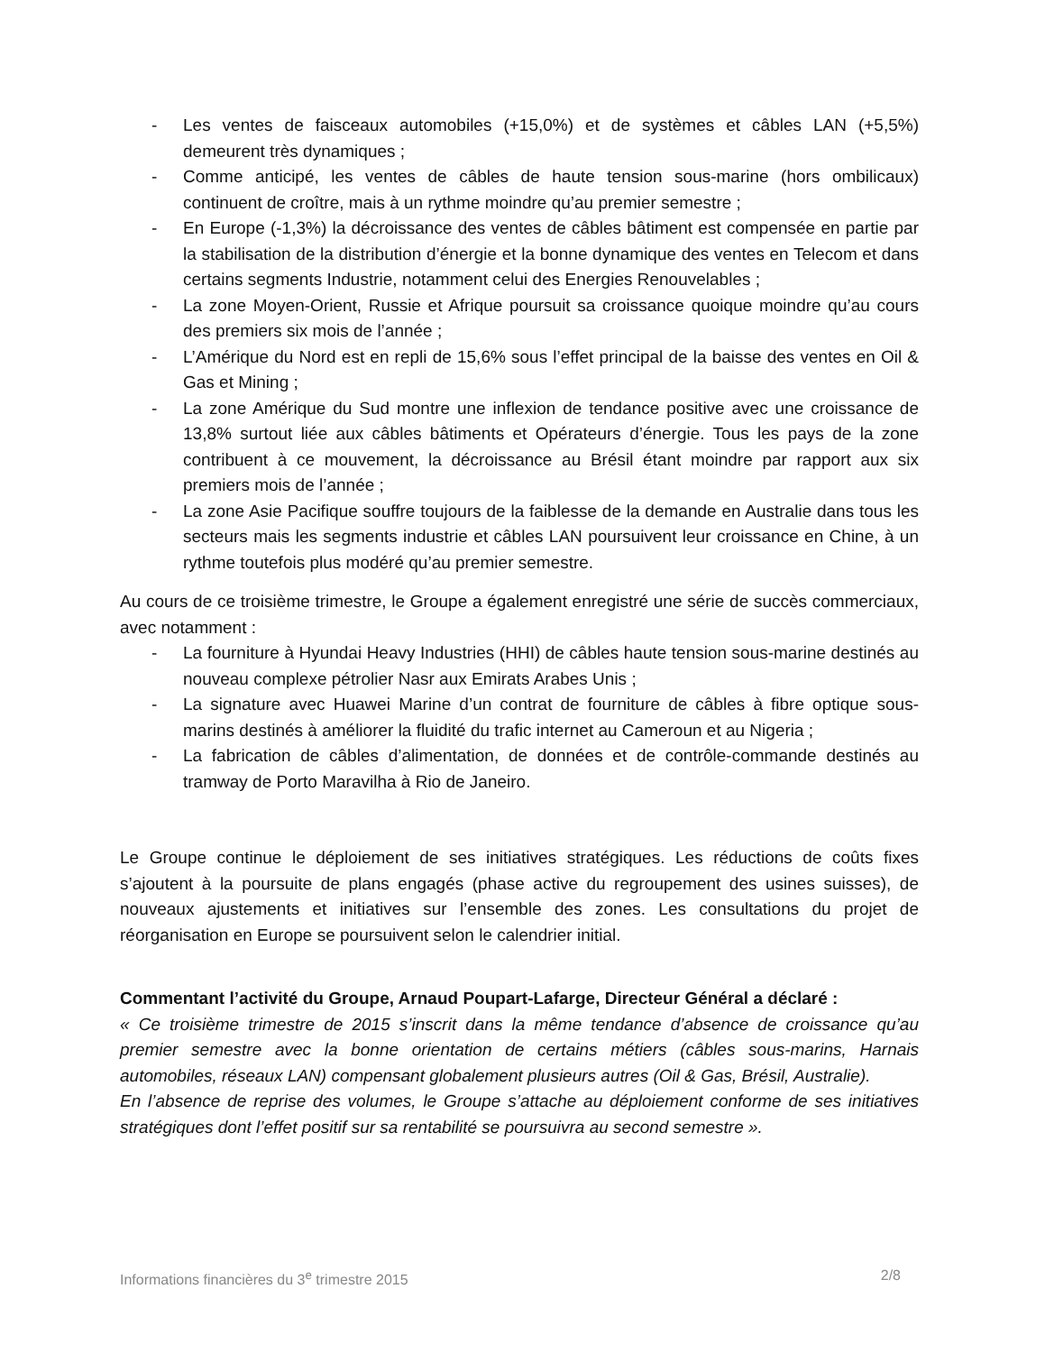- Les ventes de faisceaux automobiles (+15,0%) et de systèmes et câbles LAN (+5,5%) demeurent très dynamiques ;
- Comme anticipé, les ventes de câbles de haute tension sous-marine (hors ombilicaux) continuent de croître, mais à un rythme moindre qu’au premier semestre ;
- En Europe (-1,3%) la décroissance des ventes de câbles bâtiment est compensée en partie par la stabilisation de la distribution d’énergie et la bonne dynamique des ventes en Telecom et dans certains segments Industrie, notamment celui des Energies Renouvelables ;
- La zone Moyen-Orient, Russie et Afrique poursuit sa croissance quoique moindre qu’au cours des premiers six mois de l’année ;
- L’Amérique du Nord est en repli de 15,6% sous l’effet principal de la baisse des ventes en Oil & Gas et Mining ;
- La zone Amérique du Sud montre une inflexion de tendance positive avec une croissance de 13,8% surtout liée aux câbles bâtiments et Opérateurs d’énergie. Tous les pays de la zone contribuent à ce mouvement, la décroissance au Brésil étant moindre par rapport aux six premiers mois de l’année ;
- La zone Asie Pacifique souffre toujours de la faiblesse de la demande en Australie dans tous les secteurs mais les segments industrie et câbles LAN poursuivent leur croissance en Chine, à un rythme toutefois plus modéré qu’au premier semestre.
Au cours de ce troisième trimestre, le Groupe a également enregistré une série de succès commerciaux, avec notamment :
- La fourniture à Hyundai Heavy Industries (HHI) de câbles haute tension sous-marine destinés au nouveau complexe pétrolier Nasr aux Emirats Arabes Unis ;
- La signature avec Huawei Marine d’un contrat de fourniture de câbles à fibre optique sous-marins destinés à améliorer la fluidité du trafic internet au Cameroun et au Nigeria ;
- La fabrication de câbles d’alimentation, de données et de contrôle-commande destinés au tramway de Porto Maravilha à Rio de Janeiro.
Le Groupe continue le déploiement de ses initiatives stratégiques. Les réductions de coûts fixes s’ajoutent à la poursuite de plans engagés (phase active du regroupement des usines suisses), de nouveaux ajustements et initiatives sur l’ensemble des zones. Les consultations du projet de réorganisation en Europe se poursuivent selon le calendrier initial.
Commentant l’activité du Groupe, Arnaud Poupart-Lafarge, Directeur Général a déclaré :
« Ce troisième trimestre de 2015 s’inscrit dans la même tendance d’absence de croissance qu’au premier semestre avec la bonne orientation de certains métiers (câbles sous-marins, Harnais automobiles, réseaux LAN) compensant globalement plusieurs autres (Oil & Gas, Brésil, Australie).
En l’absence de reprise des volumes, le Groupe s’attache au déploiement conforme de ses initiatives stratégiques dont l’effet positif sur sa rentabilité se poursuivra au second semestre ».
Informations financières du 3<sup>e</sup> trimestre 2015 2/8